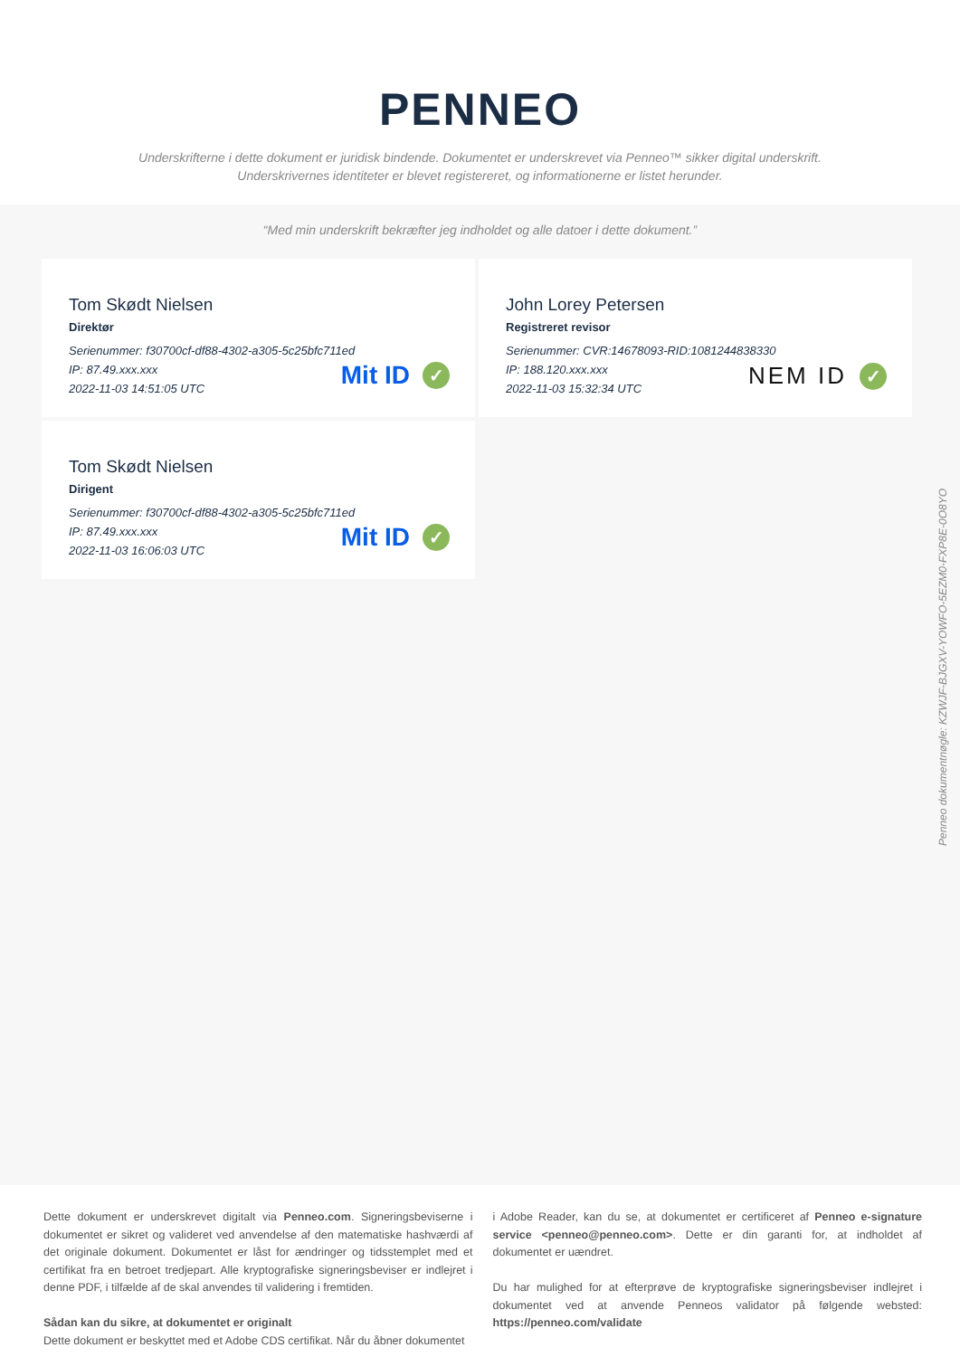PENNEO
Underskrifterne i dette dokument er juridisk bindende. Dokumentet er underskrevet via Penneo™ sikker digital underskrift.
Underskrivernes identiteter er blevet registereret, og informationerne er listet herunder.
“Med min underskrift bekræfter jeg indholdet og alle datoer i dette dokument.”
Tom Skødt Nielsen
Direktør
Serienummer: f30700cf-df88-4302-a305-5c25bfc711ed
IP: 87.49.xxx.xxx
2022-11-03 14:51:05 UTC
Mit ID ✓
John Lorey Petersen
Registreret revisor
Serienummer: CVR:14678093-RID:1081244838330
IP: 188.120.xxx.xxx
2022-11-03 15:32:34 UTC
NEM ID ✓
Tom Skødt Nielsen
Dirigent
Serienummer: f30700cf-df88-4302-a305-5c25bfc711ed
IP: 87.49.xxx.xxx
2022-11-03 16:06:03 UTC
Mit ID ✓
Penneo dokumentnøgle: KZWJF-BJGXV-YOWFO-5EZM0-FXP8E-0O8YO
Dette dokument er underskrevet digitalt via Penneo.com. Signeringsbeviserne i dokumentet er sikret og valideret ved anvendelse af den matematiske hashværdi af det originale dokument. Dokumentet er låst for ændringer og tidsstemplet med et certifikat fra en betroet tredjepart. Alle kryptografiske signeringsbeviser er indlejret i denne PDF, i tilfælde af de skal anvendes til validering i fremtiden.
Sådan kan du sikre, at dokumentet er originalt
Dette dokument er beskyttet med et Adobe CDS certifikat. Når du åbner dokumentet
i Adobe Reader, kan du se, at dokumentet er certificeret af Penneo e-signature service <penneo@penneo.com>. Dette er din garanti for, at indholdet af dokumentet er uændret.
Du har mulighed for at efterprøve de kryptografiske signeringsbeviser indlejret i dokumentet ved at anvende Penneos validator på følgende websted: https://penneo.com/validate